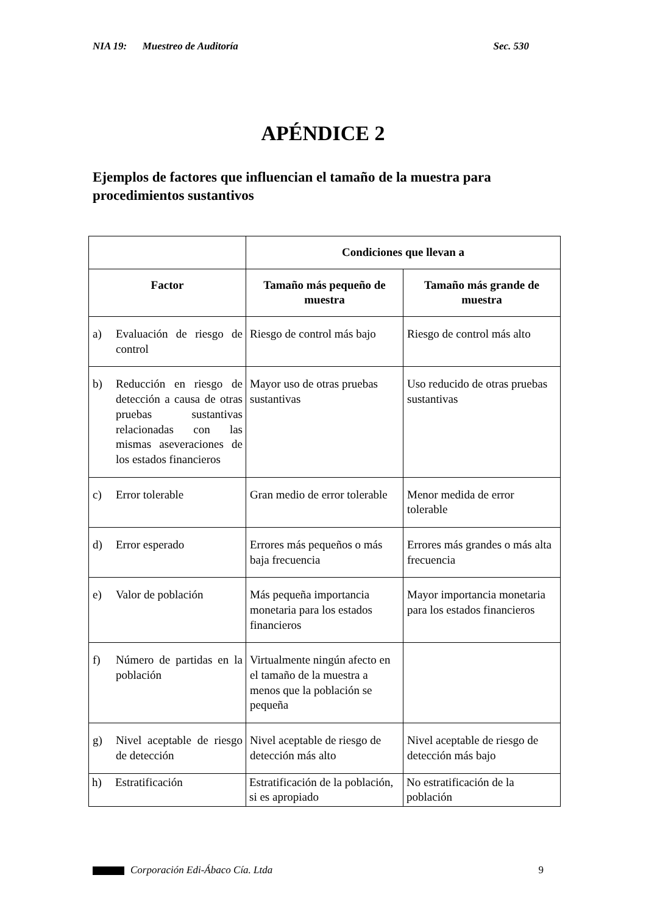NIA 19: Muestreo de Auditoría Sec. 530
APÉNDICE 2
Ejemplos de factores que influencian el tamaño de la muestra para procedimientos sustantivos
| | Condiciones que llevan a | |
| --- | --- | --- |
| Factor | Tamaño más pequeño de muestra | Tamaño más grande de muestra |
| a) Evaluación de riesgo de control | Riesgo de control más bajo | Riesgo de control más alto |
| b) Reducción en riesgo de detección a causa de otras pruebas sustantivas relacionadas con las mismas aseveraciones de los estados financieros | Mayor uso de otras pruebas sustantivas | Uso reducido de otras pruebas sustantivas |
| c) Error tolerable | Gran medio de error tolerable | Menor medida de error tolerable |
| d) Error esperado | Errores más pequeños o más baja frecuencia | Errores más grandes o más alta frecuencia |
| e) Valor de población | Más pequeña importancia monetaria para los estados financieros | Mayor importancia monetaria para los estados financieros |
| f) Número de partidas en la población | Virtualmente ningún afecto en el tamaño de la muestra a menos que la población se pequeña | |
| g) Nivel aceptable de riesgo de detección | Nivel aceptable de riesgo de detección más alto | Nivel aceptable de riesgo de detección más bajo |
| h) Estratificación | Estratificación de la población, si es apropiado | No estratificación de la población |
Corporación Edi-Ábaco Cía. Ltda 9